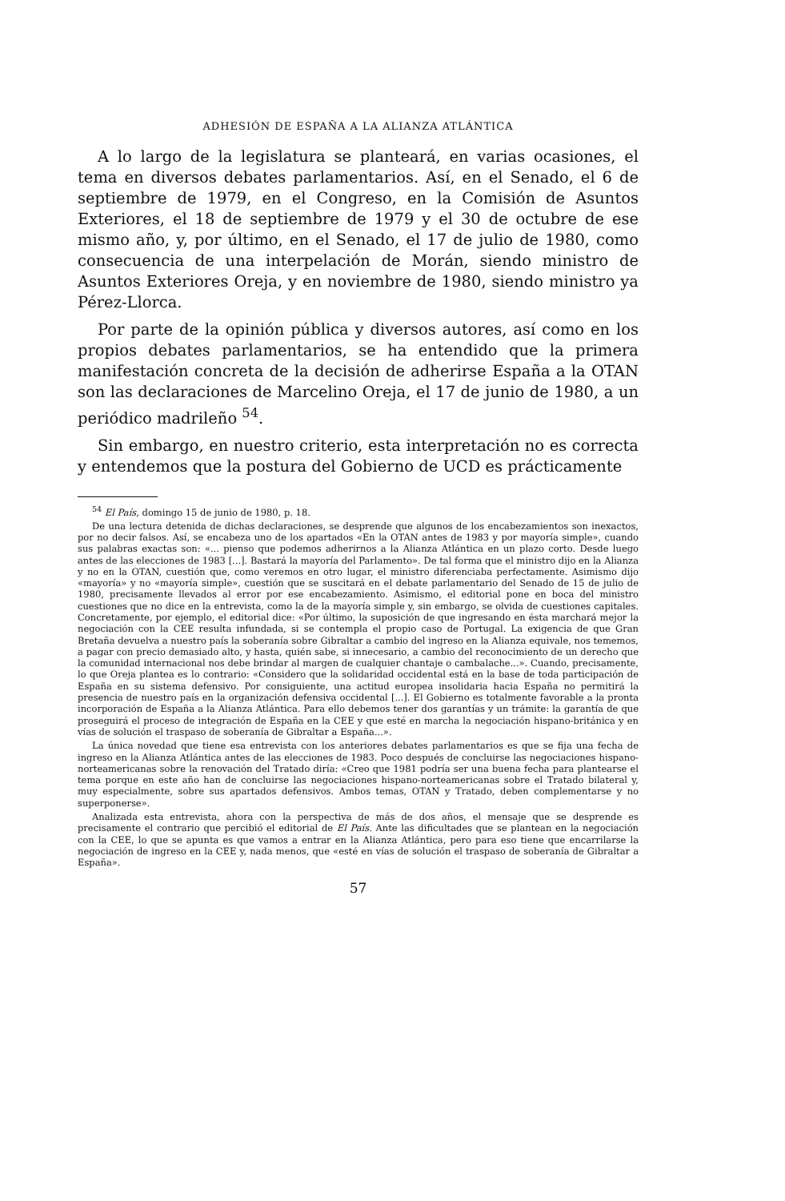ADHESIÓN DE ESPAÑA A LA ALIANZA ATLÁNTICA
A lo largo de la legislatura se planteará, en varias ocasiones, el tema en diversos debates parlamentarios. Así, en el Senado, el 6 de septiembre de 1979, en el Congreso, en la Comisión de Asuntos Exteriores, el 18 de septiembre de 1979 y el 30 de octubre de ese mismo año, y, por último, en el Senado, el 17 de julio de 1980, como consecuencia de una interpelación de Morán, siendo ministro de Asuntos Exteriores Oreja, y en noviembre de 1980, siendo ministro ya Pérez-Llorca.
Por parte de la opinión pública y diversos autores, así como en los propios debates parlamentarios, se ha entendido que la primera manifestación concreta de la decisión de adherirse España a la OTAN son las declaraciones de Marcelino Oreja, el 17 de junio de 1980, a un periódico madrileño <sup>54</sup>.
Sin embargo, en nuestro criterio, esta interpretación no es correcta y entendemos que la postura del Gobierno de UCD es prácticamente
<sup>54</sup> El País, domingo 15 de junio de 1980, p. 18.
De una lectura detenida de dichas declaraciones, se desprende que algunos de los encabezamientos son inexactos, por no decir falsos. Así, se encabeza uno de los apartados «En la OTAN antes de 1983 y por mayoría simple», cuando sus palabras exactas son: «... pienso que podemos adherirnos a la Alianza Atlántica en un plazo corto. Desde luego antes de las elecciones de 1983 [...]. Bastará la mayoría del Parlamento». De tal forma que el ministro dijo en la Alianza y no en la OTAN, cuestión que, como veremos en otro lugar, el ministro diferenciaba perfectamente. Asimismo dijo «mayoría» y no «mayoría simple», cuestión que se suscitará en el debate parlamentario del Senado de 15 de julio de 1980, precisamente llevados al error por ese encabezamiento. Asimismo, el editorial pone en boca del ministro cuestiones que no dice en la entrevista, como la de la mayoría simple y, sin embargo, se olvida de cuestiones capitales. Concretamente, por ejemplo, el editorial dice: «Por último, la suposición de que ingresando en ésta marchará mejor la negociación con la CEE resulta infundada, si se contempla el propio caso de Portugal. La exigencia de que Gran Bretaña devuelva a nuestro país la soberanía sobre Gibraltar a cambio del ingreso en la Alianza equivale, nos tememos, a pagar con precio demasiado alto, y hasta, quién sabe, si innecesario, a cambio del reconocimiento de un derecho que la comunidad internacional nos debe brindar al margen de cualquier chantaje o cambalache...». Cuando, precisamente, lo que Oreja plantea es lo contrario: «Considero que la solidaridad occidental está en la base de toda participación de España en su sistema defensivo. Por consiguiente, una actitud europea insolidaria hacia España no permitirá la presencia de nuestro país en la organización defensiva occidental [...]. El Gobierno es totalmente favorable a la pronta incorporación de España a la Alianza Atlántica. Para ello debemos tener dos garantías y un trámite: la garantía de que proseguirá el proceso de integración de España en la CEE y que esté en marcha la negociación hispano-británica y en vías de solución el traspaso de soberanía de Gibraltar a España...».
La única novedad que tiene esa entrevista con los anteriores debates parlamentarios es que se fija una fecha de ingreso en la Alianza Atlántica antes de las elecciones de 1983. Poco después de concluirse las negociaciones hispano-norteamericanas sobre la renovación del Tratado diría: «Creo que 1981 podría ser una buena fecha para plantearse el tema porque en este año han de concluirse las negociaciones hispano-norteamericanas sobre el Tratado bilateral y, muy especialmente, sobre sus apartados defensivos. Ambos temas, OTAN y Tratado, deben complementarse y no superponerse».
Analizada esta entrevista, ahora con la perspectiva de más de dos años, el mensaje que se desprende es precisamente el contrario que percibió el editorial de El País. Ante las dificultades que se plantean en la negociación con la CEE, lo que se apunta es que vamos a entrar en la Alianza Atlántica, pero para eso tiene que encarrilarse la negociación de ingreso en la CEE y, nada menos, que «esté en vías de solución el traspaso de soberanía de Gibraltar a España».
57